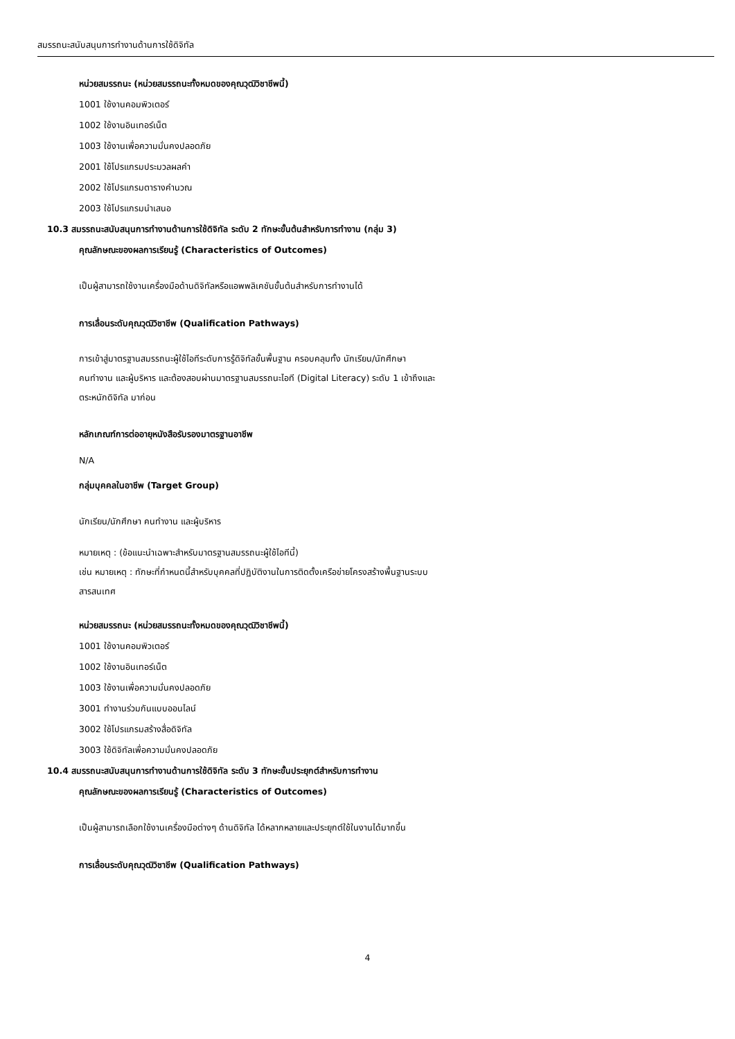สมรรถนะสนับสนุนการทำงานด้านการใช้ดิจิทัล
หน่วยสมรรถนะ (หน่วยสมรรถนะทั้งหมดของคุณวุฒิวิชาชีพนี้)
1001 ใช้งานคอมพิวเตอร์
1002 ใช้งานอินเทอร์เน็ต
1003 ใช้งานเพื่อความมั่นคงปลอดภัย
2001 ใช้โปรแกรมประมวลผลคำ
2002 ใช้โปรแกรมตารางคำนวณ
2003 ใช้โปรแกรมนำเสนอ
10.3 สมรรถนะสนับสนุนการทำงานด้านการใช้ดิจิทัล ระดับ 2 ทักษะขั้นต้นสำหรับการทำงาน (กลุ่ม 3)
คุณลักษณะของผลการเรียนรู้ (Characteristics of Outcomes)
เป็นผู้สามารถใช้งานเครื่องมือด้านดิจิทัลหรือแอพพลิเคชันขั้นต้นสำหรับการทำงานได้
การเลื่อนระดับคุณวุฒิวิชาชีพ (Qualification Pathways)
การเข้าสู่มาตรฐานสมรรถนะผู้ใช้ไอทีระดับการรู้ดิจิทัลขั้นพื้นฐาน ครอบคลุมทั้ง นักเรียน/นักศึกษา
คนทำงาน และผู้บริหาร และต้องสอบผ่านมาตรฐานสมรรถนะไอที (Digital Literacy) ระดับ 1 เข้าถึงและ
ตระหนักดิจิทัล มาก่อน
หลักเกณฑ์การต่ออายุหนังสือรับรองมาตรฐานอาชีพ
N/A
กลุ่มบุคคลในอาชีพ (Target Group)
นักเรียน/นักศึกษา คนทำงาน และผู้บริหาร
หมายเหตุ : (ข้อแนะนำเฉพาะสำหรับมาตรฐานสมรรถนะผู้ใช้ไอทีนี้)
เช่น หมายเหตุ : ทักษะที่กำหนดนี้สำหรับบุคคลที่ปฏิบัติงานในการติดตั้งเครือข่ายโครงสร้างพื้นฐานระบบ
สารสนเทศ
หน่วยสมรรถนะ (หน่วยสมรรถนะทั้งหมดของคุณวุฒิวิชาชีพนี้)
1001 ใช้งานคอมพิวเตอร์
1002 ใช้งานอินเทอร์เน็ต
1003 ใช้งานเพื่อความมั่นคงปลอดภัย
3001 ทำงานร่วมกันแบบออนไลน์
3002 ใช้โปรแกรมสร้างสื่อดิจิทัล
3003 ใช้ดิจิทัลเพื่อความมั่นคงปลอดภัย
10.4 สมรรถนะสนับสนุนการทำงานด้านการใช้ดิจิทัล ระดับ 3 ทักษะขั้นประยุกต์สำหรับการทำงาน
คุณลักษณะของผลการเรียนรู้ (Characteristics of Outcomes)
เป็นผู้สามารถเลือกใช้งานเครื่องมือต่างๆ ด้านดิจิทัล ได้หลากหลายและประยุกต์ใช้ในงานได้มากขึ้น
การเลื่อนระดับคุณวุฒิวิชาชีพ (Qualification Pathways)
4